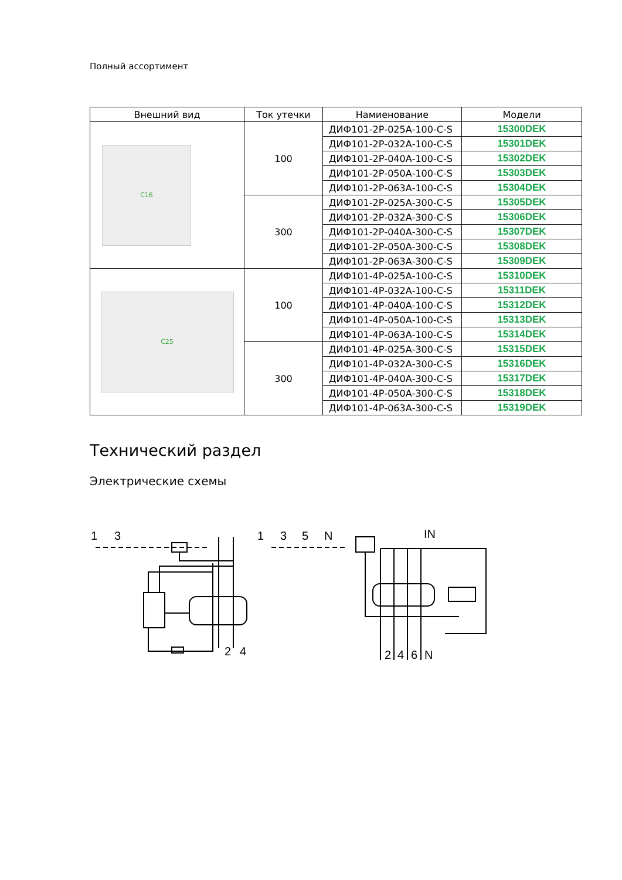Полный ассортимент
| Внешний вид | Ток утечки | Намиенование | Модели |
| --- | --- | --- | --- |
| C16 | 100 | ДИФ101-2Р-025А-100-С-S | 15300DEK |
| | | ДИФ101-2Р-032А-100-С-S | 15301DEK |
| | | ДИФ101-2Р-040А-100-С-S | 15302DEK |
| | | ДИФ101-2Р-050А-100-С-S | 15303DEK |
| | | ДИФ101-2Р-063А-100-С-S | 15304DEK |
| | 300 | ДИФ101-2Р-025А-300-С-S | 15305DEK |
| | | ДИФ101-2Р-032А-300-С-S | 15306DEK |
| | | ДИФ101-2Р-040А-300-С-S | 15307DEK |
| | | ДИФ101-2Р-050А-300-С-S | 15308DEK |
| | | ДИФ101-2Р-063А-300-С-S | 15309DEK |
| C25 | 100 | ДИФ101-4Р-025А-100-С-S | 15310DEK |
| | | ДИФ101-4Р-032А-100-С-S | 15311DEK |
| | | ДИФ101-4Р-040А-100-С-S | 15312DEK |
| | | ДИФ101-4Р-050А-100-С-S | 15313DEK |
| | | ДИФ101-4Р-063А-100-С-S | 15314DEK |
| | 300 | ДИФ101-4Р-025А-300-С-S | 15315DEK |
| | | ДИФ101-4Р-032А-300-С-S | 15316DEK |
| | | ДИФ101-4Р-040А-300-С-S | 15317DEK |
| | | ДИФ101-4Р-050А-300-С-S | 15318DEK |
| | | ДИФ101-4Р-063А-300-С-S | 15319DEK |
Технический раздел
Электрические схемы
1
3
2
4
1
3
5
N
IN
2
4
6
N